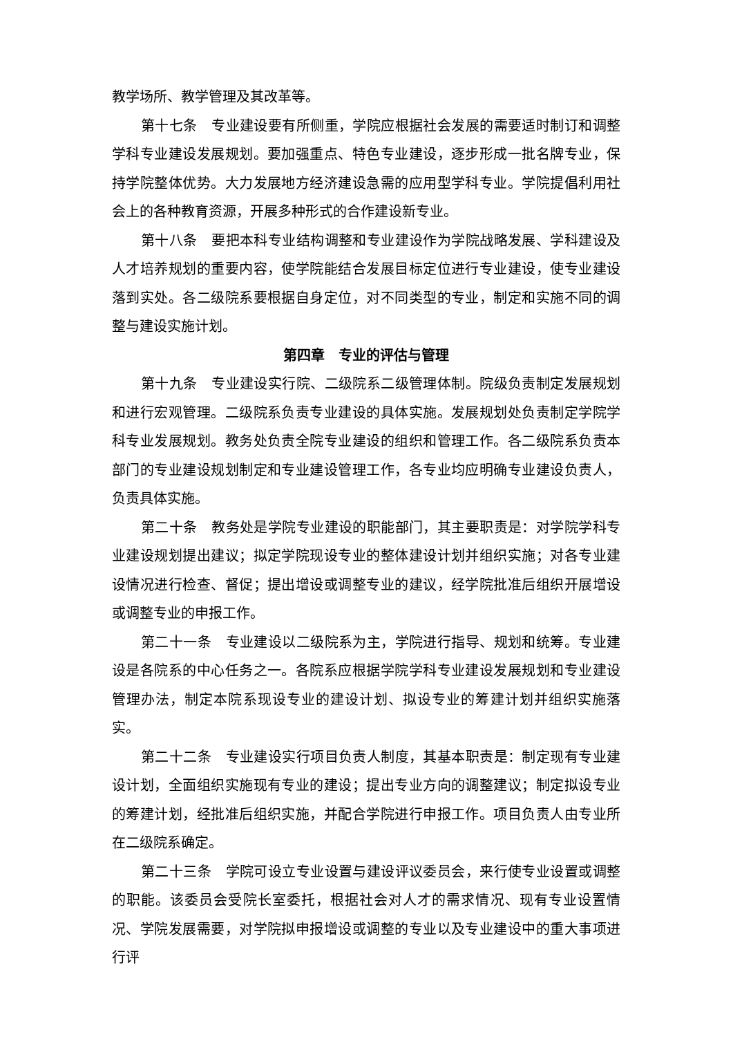教学场所、教学管理及其改革等。
第十七条　专业建设要有所侧重，学院应根据社会发展的需要适时制订和调整学科专业建设发展规划。要加强重点、特色专业建设，逐步形成一批名牌专业，保持学院整体优势。大力发展地方经济建设急需的应用型学科专业。学院提倡利用社会上的各种教育资源，开展多种形式的合作建设新专业。
第十八条　要把本科专业结构调整和专业建设作为学院战略发展、学科建设及人才培养规划的重要内容，使学院能结合发展目标定位进行专业建设，使专业建设落到实处。各二级院系要根据自身定位，对不同类型的专业，制定和实施不同的调整与建设实施计划。
第四章　专业的评估与管理
第十九条　专业建设实行院、二级院系二级管理体制。院级负责制定发展规划和进行宏观管理。二级院系负责专业建设的具体实施。发展规划处负责制定学院学科专业发展规划。教务处负责全院专业建设的组织和管理工作。各二级院系负责本部门的专业建设规划制定和专业建设管理工作，各专业均应明确专业建设负责人，负责具体实施。
第二十条　教务处是学院专业建设的职能部门，其主要职责是：对学院学科专业建设规划提出建议；拟定学院现设专业的整体建设计划并组织实施；对各专业建设情况进行检查、督促；提出增设或调整专业的建议，经学院批准后组织开展增设或调整专业的申报工作。
第二十一条　专业建设以二级院系为主，学院进行指导、规划和统筹。专业建设是各院系的中心任务之一。各院系应根据学院学科专业建设发展规划和专业建设管理办法，制定本院系现设专业的建设计划、拟设专业的筹建计划并组织实施落实。
第二十二条　专业建设实行项目负责人制度，其基本职责是：制定现有专业建设计划，全面组织实施现有专业的建设；提出专业方向的调整建议；制定拟设专业的筹建计划，经批准后组织实施，并配合学院进行申报工作。项目负责人由专业所在二级院系确定。
第二十三条　学院可设立专业设置与建设评议委员会，来行使专业设置或调整的职能。该委员会受院长室委托，根据社会对人才的需求情况、现有专业设置情况、学院发展需要，对学院拟申报增设或调整的专业以及专业建设中的重大事项进行评